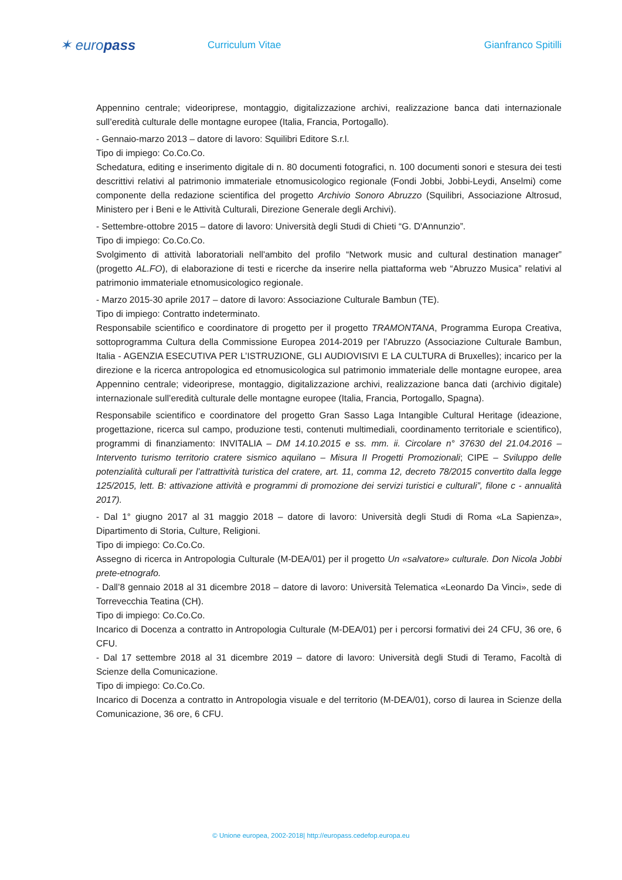✶ europass
Curriculum Vitae Gianfranco Spitilli
Appennino centrale; videoriprese, montaggio, digitalizzazione archivi, realizzazione banca dati internazionale sull’eredità culturale delle montagne europee (Italia, Francia, Portogallo).
- Gennaio-marzo 2013 – datore di lavoro: Squilibri Editore S.r.l.
Tipo di impiego: Co.Co.Co.
Schedatura, editing e inserimento digitale di n. 80 documenti fotografici, n. 100 documenti sonori e stesura dei testi descrittivi relativi al patrimonio immateriale etnomusicologico regionale (Fondi Jobbi, Jobbi-Leydi, Anselmi) come componente della redazione scientifica del progetto Archivio Sonoro Abruzzo (Squilibri, Associazione Altrosud, Ministero per i Beni e le Attività Culturali, Direzione Generale degli Archivi).
- Settembre-ottobre 2015 – datore di lavoro: Università degli Studi di Chieti “G. D'Annunzio”.
Tipo di impiego: Co.Co.Co.
Svolgimento di attività laboratoriali nell'ambito del profilo “Network music and cultural destination manager” (progetto AL.FO), di elaborazione di testi e ricerche da inserire nella piattaforma web “Abruzzo Musica” relativi al patrimonio immateriale etnomusicologico regionale.
- Marzo 2015-30 aprile 2017 – datore di lavoro: Associazione Culturale Bambun (TE).
Tipo di impiego: Contratto indeterminato.
Responsabile scientifico e coordinatore di progetto per il progetto TRAMONTANA, Programma Europa Creativa, sottoprogramma Cultura della Commissione Europea 2014-2019 per l’Abruzzo (Associazione Culturale Bambun, Italia - AGENZIA ESECUTIVA PER L’ISTRUZIONE, GLI AUDIOVISIVI E LA CULTURA di Bruxelles); incarico per la direzione e la ricerca antropologica ed etnomusicologica sul patrimonio immateriale delle montagne europee, area Appennino centrale; videoriprese, montaggio, digitalizzazione archivi, realizzazione banca dati (archivio digitale) internazionale sull’eredità culturale delle montagne europee (Italia, Francia, Portogallo, Spagna).
Responsabile scientifico e coordinatore del progetto Gran Sasso Laga Intangible Cultural Heritage (ideazione, progettazione, ricerca sul campo, produzione testi, contenuti multimediali, coordinamento territoriale e scientifico), programmi di finanziamento: INVITALIA – DM 14.10.2015 e ss. mm. ii. Circolare n° 37630 del 21.04.2016 – Intervento turismo territorio cratere sismico aquilano – Misura II Progetti Promozionali; CIPE – Sviluppo delle potenzialità culturali per l’attrattività turistica del cratere, art. 11, comma 12, decreto 78/2015 convertito dalla legge 125/2015, lett. B: attivazione attività e programmi di promozione dei servizi turistici e culturali”, filone c - annualità 2017).
- Dal 1° giugno 2017 al 31 maggio 2018 – datore di lavoro: Università degli Studi di Roma «La Sapienza», Dipartimento di Storia, Culture, Religioni.
Tipo di impiego: Co.Co.Co.
Assegno di ricerca in Antropologia Culturale (M-DEA/01) per il progetto Un «salvatore» culturale. Don Nicola Jobbi prete-etnografo.
- Dall’8 gennaio 2018 al 31 dicembre 2018 – datore di lavoro: Università Telematica «Leonardo Da Vinci», sede di Torrevecchia Teatina (CH).
Tipo di impiego: Co.Co.Co.
Incarico di Docenza a contratto in Antropologia Culturale (M-DEA/01) per i percorsi formativi dei 24 CFU, 36 ore, 6 CFU.
- Dal 17 settembre 2018 al 31 dicembre 2019 – datore di lavoro: Università degli Studi di Teramo, Facoltà di Scienze della Comunicazione.
Tipo di impiego: Co.Co.Co.
Incarico di Docenza a contratto in Antropologia visuale e del territorio (M-DEA/01), corso di laurea in Scienze della Comunicazione, 36 ore, 6 CFU.
© Unione europea, 2002-2018| http://europass.cedefop.europa.eu